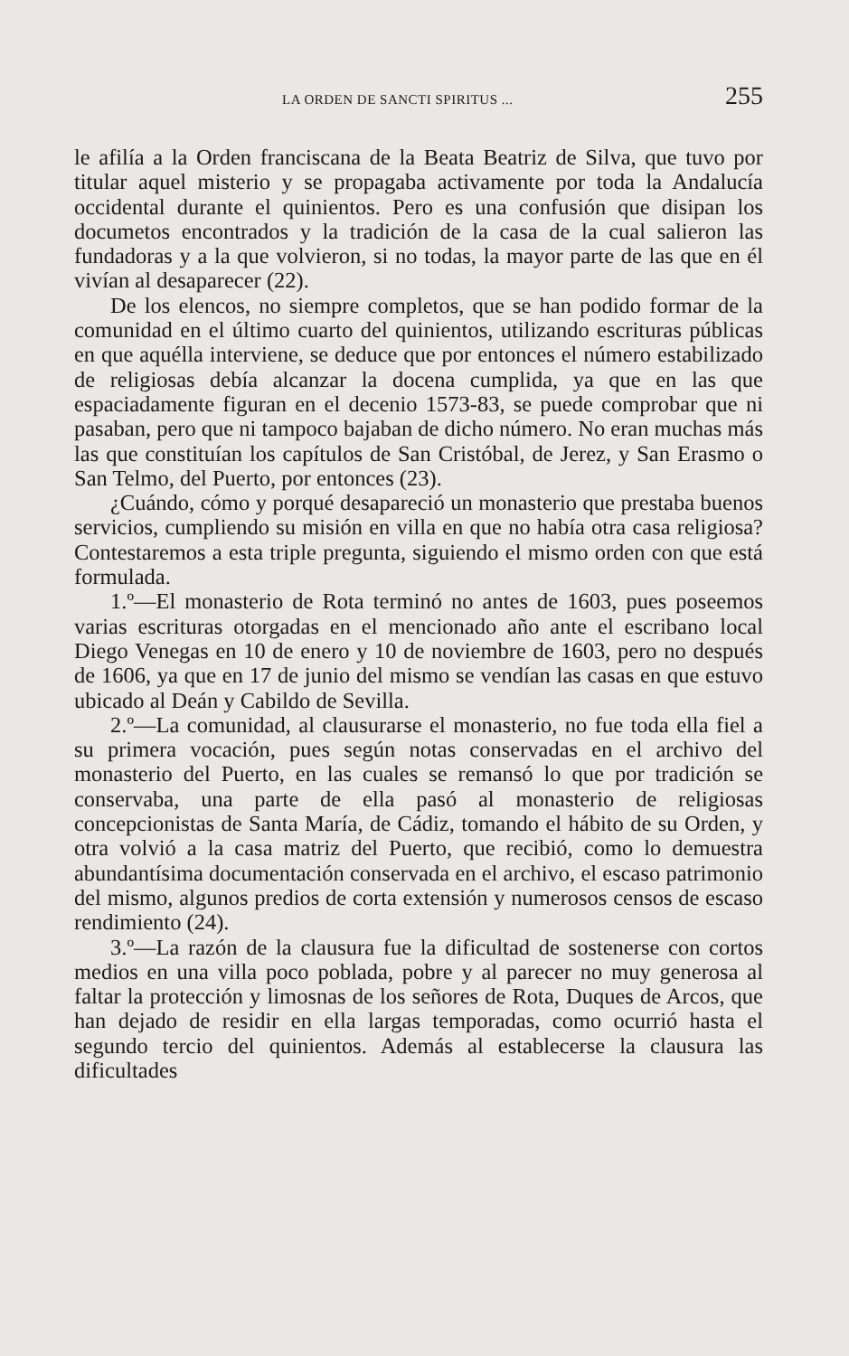LA ORDEN DE SANCTI SPIRITUS ... 255
le afilía a la Orden franciscana de la Beata Beatriz de Silva, que tuvo por titular aquel misterio y se propagaba activamente por toda la Andalucía occidental durante el quinientos. Pero es una confusión que disipan los documetos encontrados y la tradición de la casa de la cual salieron las fundadoras y a la que volvieron, si no todas, la mayor parte de las que en él vivían al desaparecer (22).
De los elencos, no siempre completos, que se han podido formar de la comunidad en el último cuarto del quinientos, utilizando escrituras públicas en que aquélla interviene, se deduce que por entonces el número estabilizado de religiosas debía alcanzar la docena cumplida, ya que en las que espaciadamente figuran en el decenio 1573-83, se puede comprobar que ni pasaban, pero que ni tampoco bajaban de dicho número. No eran muchas más las que constituían los capítulos de San Cristóbal, de Jerez, y San Erasmo o San Telmo, del Puerto, por entonces (23).
¿Cuándo, cómo y porqué desapareció un monasterio que prestaba buenos servicios, cumpliendo su misión en villa en que no había otra casa religiosa? Contestaremos a esta triple pregunta, siguiendo el mismo orden con que está formulada.
1.º—El monasterio de Rota terminó no antes de 1603, pues poseemos varias escrituras otorgadas en el mencionado año ante el escribano local Diego Venegas en 10 de enero y 10 de noviembre de 1603, pero no después de 1606, ya que en 17 de junio del mismo se vendían las casas en que estuvo ubicado al Deán y Cabildo de Sevilla.
2.º—La comunidad, al clausurarse el monasterio, no fue toda ella fiel a su primera vocación, pues según notas conservadas en el archivo del monasterio del Puerto, en las cuales se remansó lo que por tradición se conservaba, una parte de ella pasó al monasterio de religiosas concepcionistas de Santa María, de Cádiz, tomando el hábito de su Orden, y otra volvió a la casa matriz del Puerto, que recibió, como lo demuestra abundantísima documentación conservada en el archivo, el escaso patrimonio del mismo, algunos predios de corta extensión y numerosos censos de escaso rendimiento (24).
3.º—La razón de la clausura fue la dificultad de sostenerse con cortos medios en una villa poco poblada, pobre y al parecer no muy generosa al faltar la protección y limosnas de los señores de Rota, Duques de Arcos, que han dejado de residir en ella largas temporadas, como ocurrió hasta el segundo tercio del quinientos. Además al establecerse la clausura las dificultades